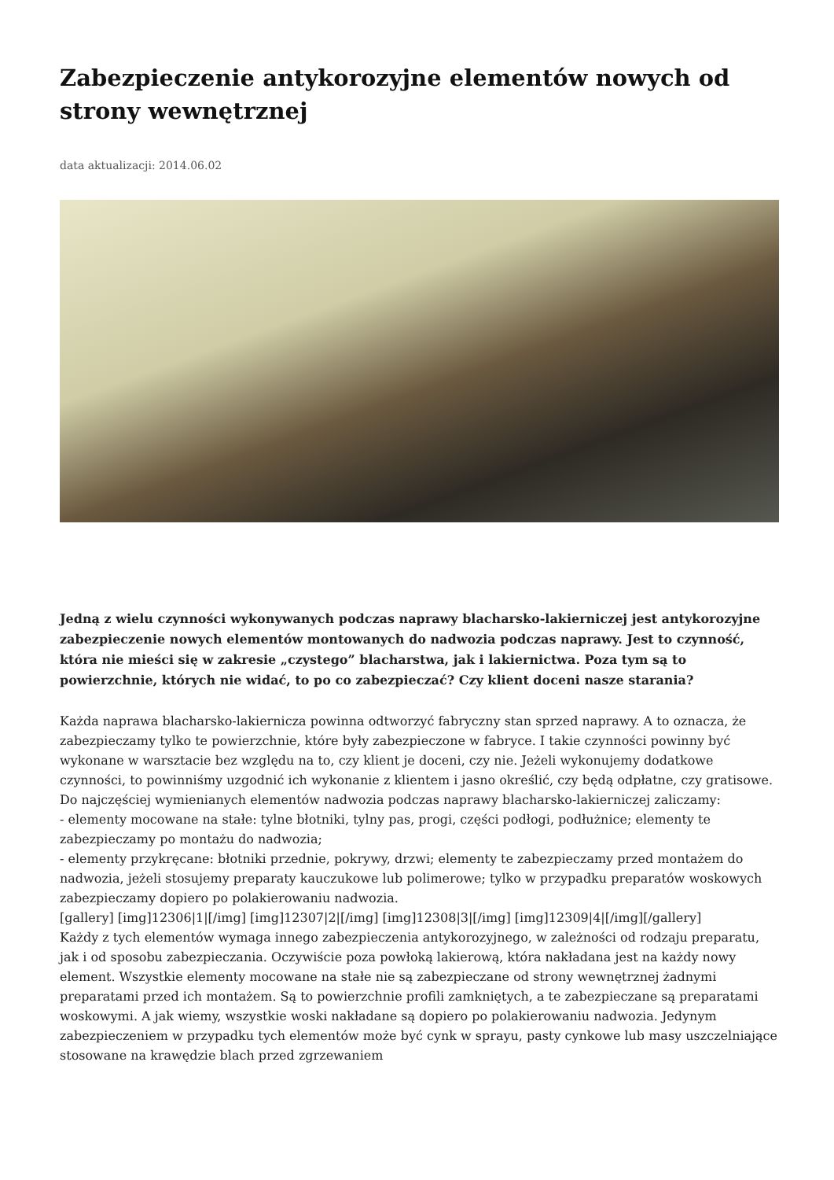Zabezpieczenie antykorozyjne elementów nowych od strony wewnętrznej
data aktualizacji: 2014.06.02
Jedną z wielu czynności wykonywanych podczas naprawy blacharsko-lakierniczej jest antykorozyjne zabezpieczenie nowych elementów montowanych do nadwozia podczas naprawy. Jest to czynność, która nie mieści się w zakresie „czystego” blacharstwa, jak i lakiernictwa. Poza tym są to powierzchnie, których nie widać, to po co zabezpieczać? Czy klient doceni nasze starania?
Każda naprawa blacharsko-lakiernicza powinna odtworzyć fabryczny stan sprzed naprawy. A to oznacza, że zabezpieczamy tylko te powierzchnie, które były zabezpieczone w fabryce. I takie czynności powinny być wykonane w warsztacie bez względu na to, czy klient je doceni, czy nie. Jeżeli wykonujemy dodatkowe czynności, to powinniśmy uzgodnić ich wykonanie z klientem i jasno określić, czy będą odpłatne, czy gratisowe.
Do najczęściej wymienianych elementów nadwozia podczas naprawy blacharsko-lakierniczej zaliczamy:
- elementy mocowane na stałe: tylne błotniki, tylny pas, progi, części podłogi, podłużnice; elementy te zabezpieczamy po montażu do nadwozia;
- elementy przykręcane: błotniki przednie, pokrywy, drzwi; elementy te zabezpieczamy przed montażem do nadwozia, jeżeli stosujemy preparaty kauczukowe lub polimerowe; tylko w przypadku preparatów woskowych zabezpieczamy dopiero po polakierowaniu nadwozia.
[gallery] [img]12306|1|[/img] [img]12307|2|[/img] [img]12308|3|[/img] [img]12309|4|[/img][/gallery]
Każdy z tych elementów wymaga innego zabezpieczenia antykorozyjnego, w zależności od rodzaju preparatu, jak i od sposobu zabezpieczania. Oczywiście poza powłoką lakierową, która nakładana jest na każdy nowy element. Wszystkie elementy mocowane na stałe nie są zabezpieczane od strony wewnętrznej żadnymi preparatami przed ich montażem. Są to powierzchnie profili zamkniętych, a te zabezpieczane są preparatami woskowymi. A jak wiemy, wszystkie woski nakładane są dopiero po polakierowaniu nadwozia. Jedynym zabezpieczeniem w przypadku tych elementów może być cynk w sprayu, pasty cynkowe lub masy uszczelniające stosowane na krawędzie blach przed zgrzewaniem